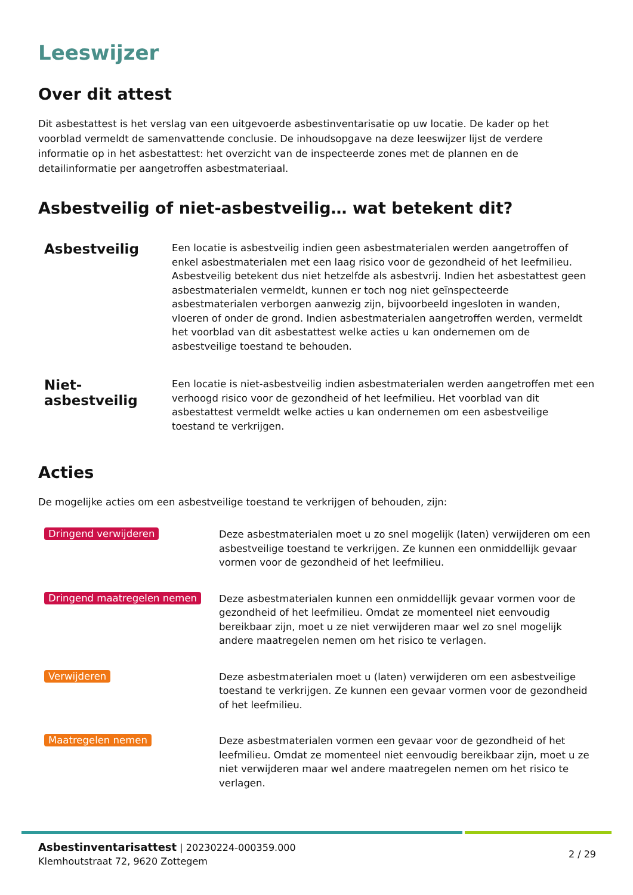Leeswijzer
Over dit attest
Dit asbestattest is het verslag van een uitgevoerde asbestinventarisatie op uw locatie. De kader op het voorblad vermeldt de samenvattende conclusie. De inhoudsopgave na deze leeswijzer lijst de verdere informatie op in het asbestattest: het overzicht van de inspecteerde zones met de plannen en de detailinformatie per aangetroffen asbestmateriaal.
Asbestveilig of niet-asbestveilig… wat betekent dit?
Asbestveilig
Een locatie is asbestveilig indien geen asbestmaterialen werden aangetroffen of enkel asbestmaterialen met een laag risico voor de gezondheid of het leefmilieu. Asbestveilig betekent dus niet hetzelfde als asbestvrij. Indien het asbestattest geen asbestmaterialen vermeldt, kunnen er toch nog niet geïnspecteerde asbestmaterialen verborgen aanwezig zijn, bijvoorbeeld ingesloten in wanden, vloeren of onder de grond. Indien asbestmaterialen aangetroffen werden, vermeldt het voorblad van dit asbestattest welke acties u kan ondernemen om de asbestveilige toestand te behouden.
Niet-asbestveilig
Een locatie is niet-asbestveilig indien asbestmaterialen werden aangetroffen met een verhoogd risico voor de gezondheid of het leefmilieu. Het voorblad van dit asbestattest vermeldt welke acties u kan ondernemen om een asbestveilige toestand te verkrijgen.
Acties
De mogelijke acties om een asbestveilige toestand te verkrijgen of behouden, zijn:
Dringend verwijderen
Deze asbestmaterialen moet u zo snel mogelijk (laten) verwijderen om een asbestveilige toestand te verkrijgen. Ze kunnen een onmiddellijk gevaar vormen voor de gezondheid of het leefmilieu.
Dringend maatregelen nemen
Deze asbestmaterialen kunnen een onmiddellijk gevaar vormen voor de gezondheid of het leefmilieu. Omdat ze momenteel niet eenvoudig bereikbaar zijn, moet u ze niet verwijderen maar wel zo snel mogelijk andere maatregelen nemen om het risico te verlagen.
Verwijderen
Deze asbestmaterialen moet u (laten) verwijderen om een asbestveilige toestand te verkrijgen. Ze kunnen een gevaar vormen voor de gezondheid of het leefmilieu.
Maatregelen nemen
Deze asbestmaterialen vormen een gevaar voor de gezondheid of het leefmilieu. Omdat ze momenteel niet eenvoudig bereikbaar zijn, moet u ze niet verwijderen maar wel andere maatregelen nemen om het risico te verlagen.
Asbestinventarisattest | 20230224-000359.000
Klemhoutstraat 72, 9620 Zottegem
2 / 29